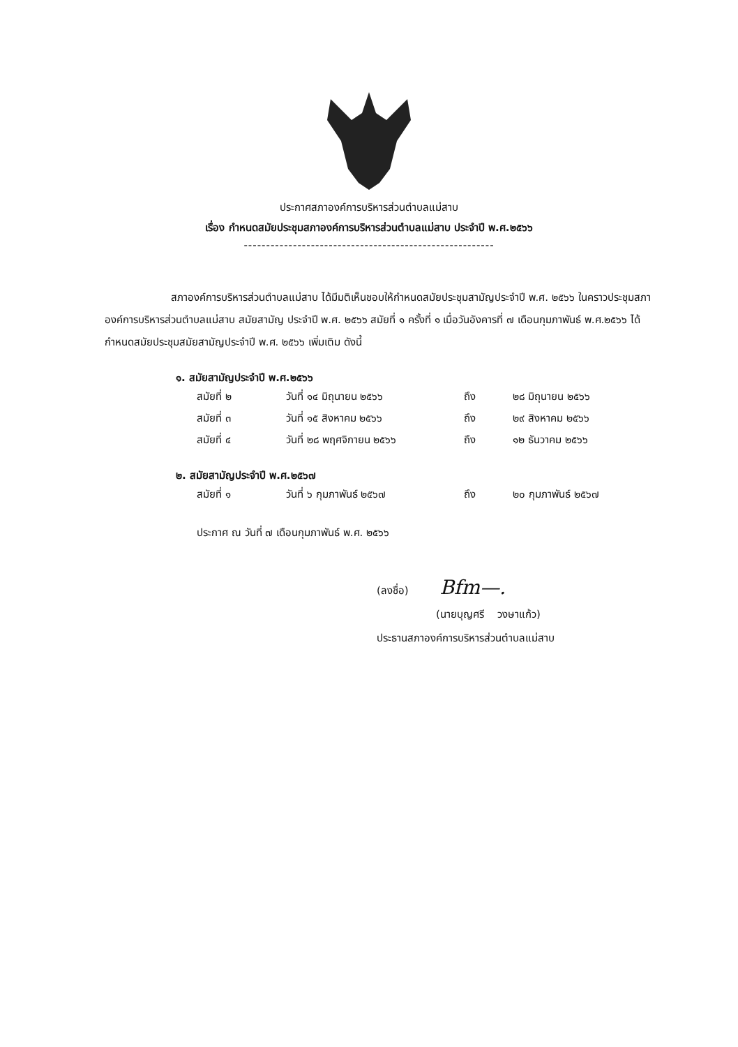ประกาศสภาองค์การบริหารส่วนตำบลแม่สาบ
เรื่อง กำหนดสมัยประชุมสภาองค์การบริหารส่วนตำบลแม่สาบ ประจำปี พ.ศ.๒๕๖๖
--------------------------------------------------------
สภาองค์การบริหารส่วนตำบลแม่สาบ ได้มีมติเห็นชอบให้กำหนดสมัยประชุมสามัญประจำปี พ.ศ. ๒๕๖๖ ในคราวประชุมสภาองค์การบริหารส่วนตำบลแม่สาบ สมัยสามัญ ประจำปี พ.ศ. ๒๕๖๖ สมัยที่ ๑ ครั้งที่ ๑ เมื่อวันอังคารที่ ๗ เดือนกุมภาพันธ์ พ.ศ.๒๕๖๖ ได้กำหนดสมัยประชุมสมัยสามัญประจำปี พ.ศ. ๒๕๖๖ เพิ่มเติม ดังนี้
๑. สมัยสามัญประจำปี พ.ศ.๒๕๖๖
| สมัยที่ ๒ | วันที่ ๑๔ มิถุนายน ๒๕๖๖ | ถึง | ๒๘ มิถุนายน ๒๕๖๖ |
| สมัยที่ ๓ | วันที่ ๑๕ สิงหาคม ๒๕๖๖ | ถึง | ๒๙ สิงหาคม ๒๕๖๖ |
| สมัยที่ ๔ | วันที่ ๒๘ พฤศจิกายน ๒๕๖๖ | ถึง | ๑๒ ธันวาคม ๒๕๖๖ |
๒. สมัยสามัญประจำปี พ.ศ.๒๕๖๗
| สมัยที่ ๑ | วันที่ ๖ กุมภาพันธ์ ๒๕๖๗ | ถึง | ๒๐ กุมภาพันธ์ ๒๕๖๗ |
ประกาศ ณ วันที่ ๗ เดือนกุมภาพันธ์ พ.ศ. ๒๕๖๖
(ลงชื่อ) Bfm—.
(นายบุญศรี วงษาแก้ว)
ประธานสภาองค์การบริหารส่วนตำบลแม่สาบ